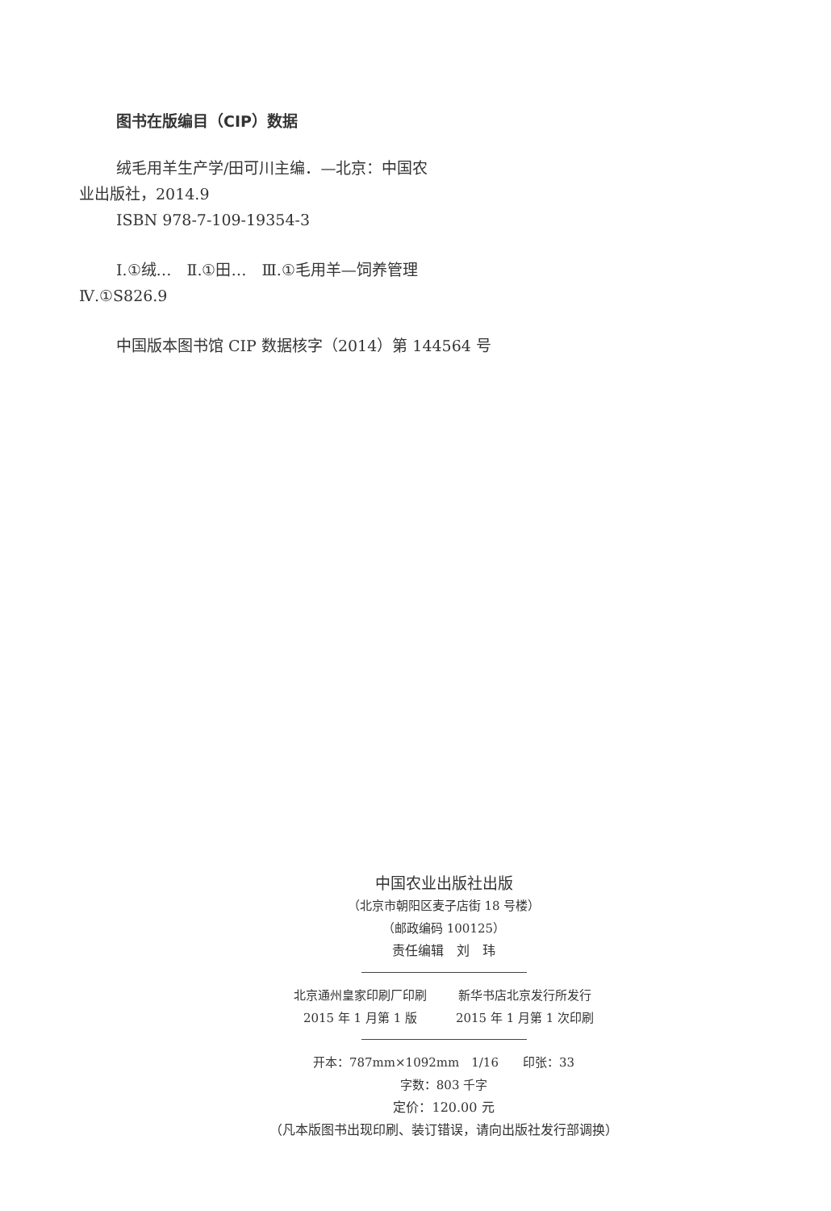图书在版编目（CIP）数据
绒毛用羊生产学/田可川主编．—北京：中国农
业出版社，2014.9
ISBN 978-7-109-19354-3
Ⅰ.①绒…　Ⅱ.①田…　Ⅲ.①毛用羊—饲养管理
Ⅳ.①S826.9
中国版本图书馆 CIP 数据核字（2014）第 144564 号
中国农业出版社出版
（北京市朝阳区麦子店街 18 号楼）
（邮政编码 100125）
责任编辑　刘　玮
北京通州皇家印刷厂印刷
2015 年 1 月第 1 版
新华书店北京发行所发行
2015 年 1 月第 1 次印刷
开本：787mm×1092mm　1/16　　印张：33
字数：803 千字
定价：120.00 元
（凡本版图书出现印刷、装订错误，请向出版社发行部调换）